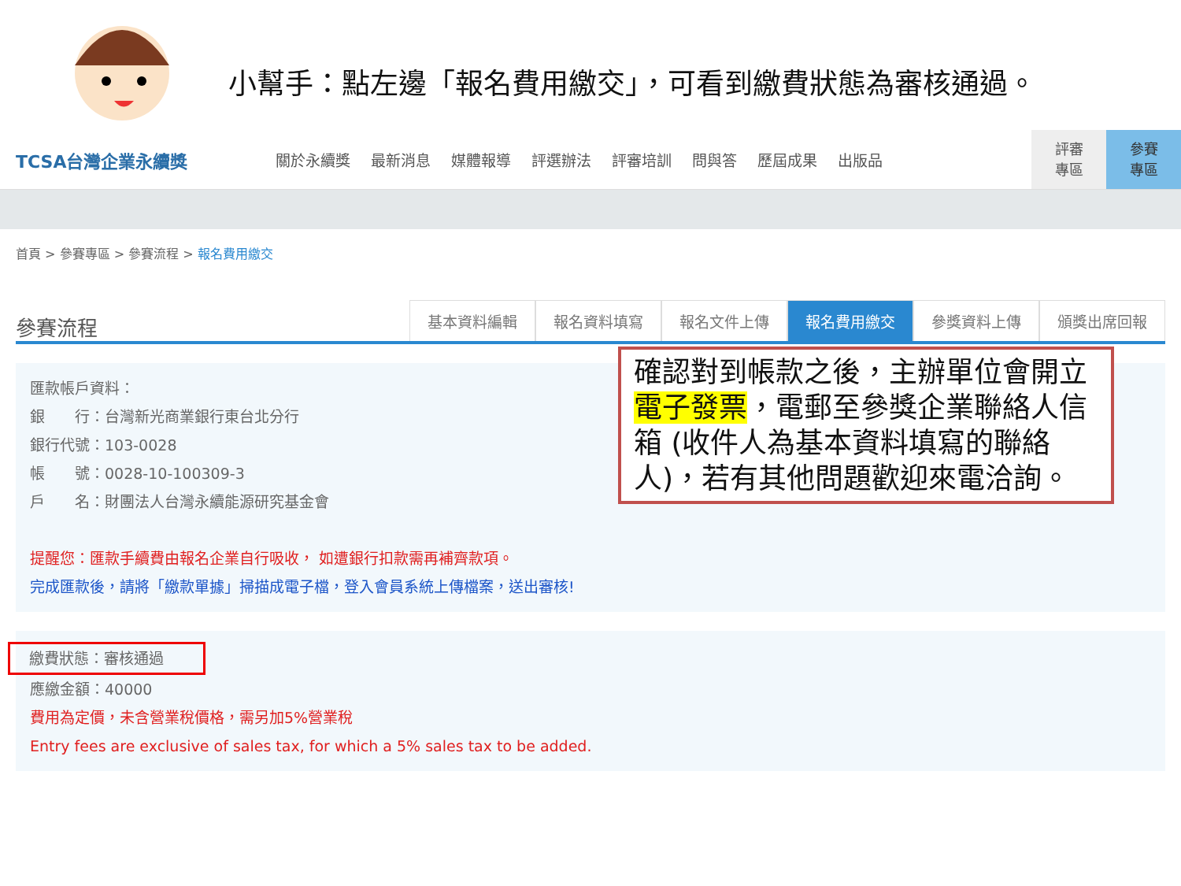小幫手：點左邊「報名費用繳交」，可看到繳費狀態為審核通過。
TCSA台灣企業永續獎
關於永續獎 最新消息 媒體報導 評選辦法 評審培訓 問與答 歷屆成果 出版品
評審
專區
參賽
專區
首頁 > 參賽專區 > 參賽流程 > 報名費用繳交
參賽流程
基本資料編輯 報名資料填寫 報名文件上傳 報名費用繳交 參獎資料上傳 頒獎出席回報
匯款帳戶資料：
銀　　行：台灣新光商業銀行東台北分行
銀行代號：103-0028
帳　　號：0028-10-100309-3
戶　　名：財團法人台灣永續能源研究基金會
提醒您：匯款手續費由報名企業自行吸收， 如遭銀行扣款需再補齊款項。
完成匯款後，請將「繳款單據」掃描成電子檔，登入會員系統上傳檔案，送出審核!
繳費狀態：審核通過
應繳金額：40000
費用為定價，未含營業稅價格，需另加5%營業稅
Entry fees are exclusive of sales tax, for which a 5% sales tax to be added.
確認對到帳款之後，主辦單位會開立電子發票，電郵至參獎企業聯絡人信箱 (收件人為基本資料填寫的聯絡人)，若有其他問題歡迎來電洽詢。